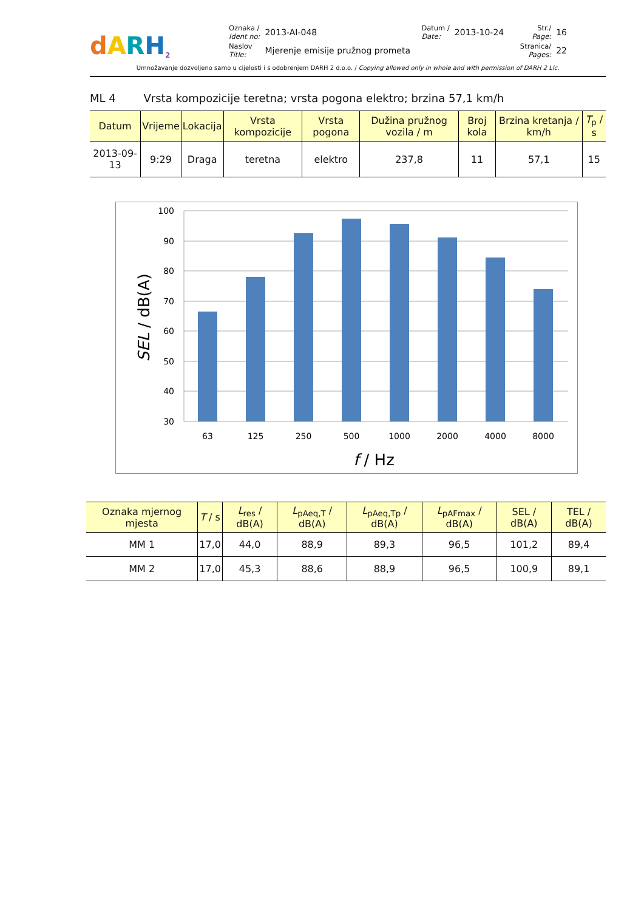dARH<sup>2</sup>
| Oznaka / Ident no: | 2013-AI-048 | Datum / Date: | 2013-10-24 | Str./ Page: | 16 |
| Naslov Title: | Mjerenje emisije pružnog prometa | | | Stranica/ Pages: | 22 |
Umnožavanje dozvoljeno samo u cijelosti i s odobrenjem DARH 2 d.o.o. / Copying allowed only in whole and with permission of DARH 2 Llc.
ML 4 Vrsta kompozicije teretna; vrsta pogona elektro; brzina 57,1 km/h
| Datum | Vrijeme | Lokacija | Vrsta kompozicije | Vrsta pogona | Dužina pružnog vozila / m | Broj kola | Brzina kretanja / km/h | T<sub>p</sub> / s |
| --- | --- | --- | --- | --- | --- | --- | --- | --- |
| 2013-09-13 | 9:29 | Draga | teretna | elektro | 237,8 | 11 | 57,1 | 15 |
100
90
80
70
60
50
40
30
63
125
250
500
1000
2000
4000
8000
f / Hz
SEL / dB(A)
| Oznaka mjernog mjesta | T / s | L<sub>res</sub> / dB(A) | L<sub>pAeq,T</sub> / dB(A) | L<sub>pAeq,Tp</sub> / dB(A) | L<sub>pAFmax</sub> / dB(A) | SEL / dB(A) | TEL / dB(A) |
| --- | --- | --- | --- | --- | --- | --- | --- |
| MM 1 | 17,0 | 44,0 | 88,9 | 89,3 | 96,5 | 101,2 | 89,4 |
| MM 2 | 17,0 | 45,3 | 88,6 | 88,9 | 96,5 | 100,9 | 89,1 |